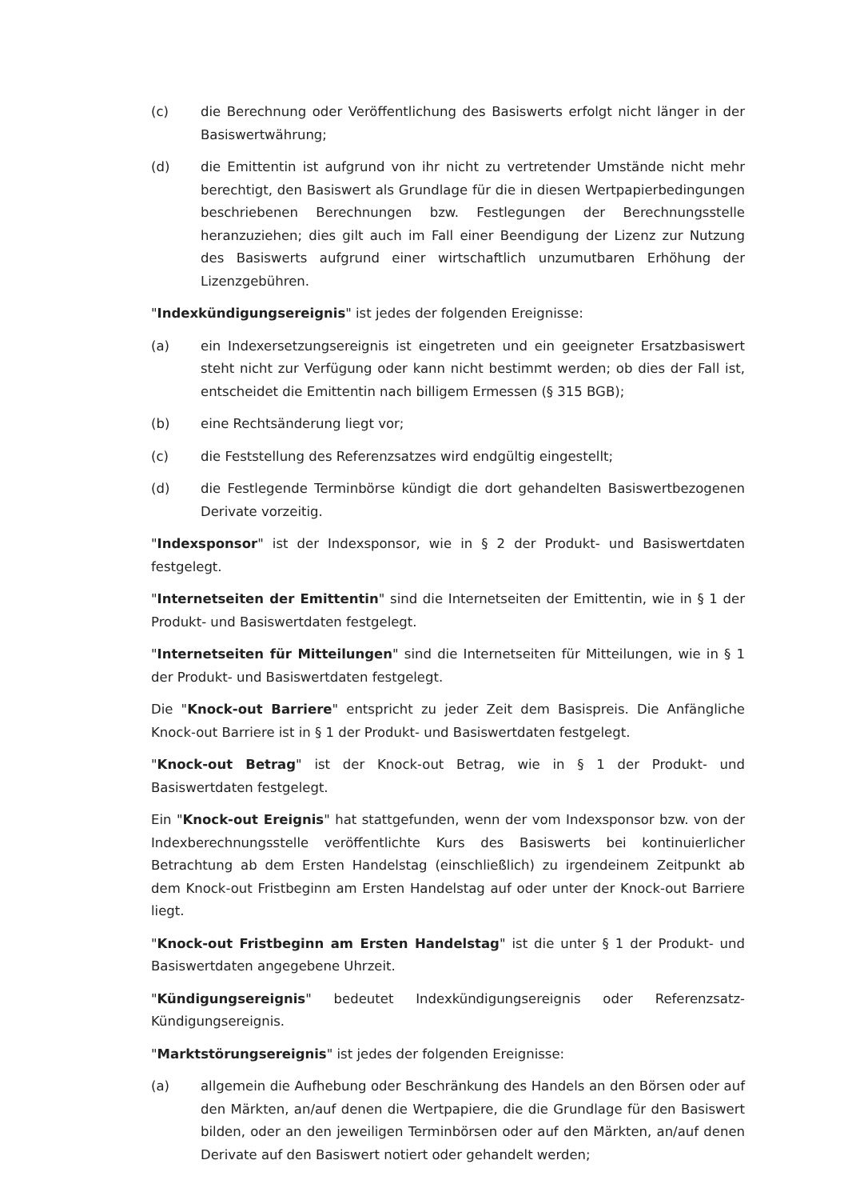(c) die Berechnung oder Veröffentlichung des Basiswerts erfolgt nicht länger in der Basiswertwährung;
(d) die Emittentin ist aufgrund von ihr nicht zu vertretender Umstände nicht mehr berechtigt, den Basiswert als Grundlage für die in diesen Wertpapierbedingungen beschriebenen Berechnungen bzw. Festlegungen der Berechnungsstelle heranzuziehen; dies gilt auch im Fall einer Beendigung der Lizenz zur Nutzung des Basiswerts aufgrund einer wirtschaftlich unzumutbaren Erhöhung der Lizenzgebühren.
"Indexkündigungsereignis" ist jedes der folgenden Ereignisse:
(a) ein Indexersetzungsereignis ist eingetreten und ein geeigneter Ersatzbasiswert steht nicht zur Verfügung oder kann nicht bestimmt werden; ob dies der Fall ist, entscheidet die Emittentin nach billigem Ermessen (§ 315 BGB);
(b) eine Rechtsänderung liegt vor;
(c) die Feststellung des Referenzsatzes wird endgültig eingestellt;
(d) die Festlegende Terminbörse kündigt die dort gehandelten Basiswertbezogenen Derivate vorzeitig.
"Indexsponsor" ist der Indexsponsor, wie in § 2 der Produkt- und Basiswertdaten festgelegt.
"Internetseiten der Emittentin" sind die Internetseiten der Emittentin, wie in § 1 der Produkt- und Basiswertdaten festgelegt.
"Internetseiten für Mitteilungen" sind die Internetseiten für Mitteilungen, wie in § 1 der Produkt- und Basiswertdaten festgelegt.
Die "Knock-out Barriere" entspricht zu jeder Zeit dem Basispreis. Die Anfängliche Knock-out Barriere ist in § 1 der Produkt- und Basiswertdaten festgelegt.
"Knock-out Betrag" ist der Knock-out Betrag, wie in § 1 der Produkt- und Basiswertdaten festgelegt.
Ein "Knock-out Ereignis" hat stattgefunden, wenn der vom Indexsponsor bzw. von der Indexberechnungsstelle veröffentlichte Kurs des Basiswerts bei kontinuierlicher Betrachtung ab dem Ersten Handelstag (einschließlich) zu irgendeinem Zeitpunkt ab dem Knock-out Fristbeginn am Ersten Handelstag auf oder unter der Knock-out Barriere liegt.
"Knock-out Fristbeginn am Ersten Handelstag" ist die unter § 1 der Produkt- und Basiswertdaten angegebene Uhrzeit.
"Kündigungsereignis" bedeutet Indexkündigungsereignis oder Referenzsatz-Kündigungsereignis.
"Marktstörungsereignis" ist jedes der folgenden Ereignisse:
(a) allgemein die Aufhebung oder Beschränkung des Handels an den Börsen oder auf den Märkten, an/auf denen die Wertpapiere, die die Grundlage für den Basiswert bilden, oder an den jeweiligen Terminbörsen oder auf den Märkten, an/auf denen Derivate auf den Basiswert notiert oder gehandelt werden;